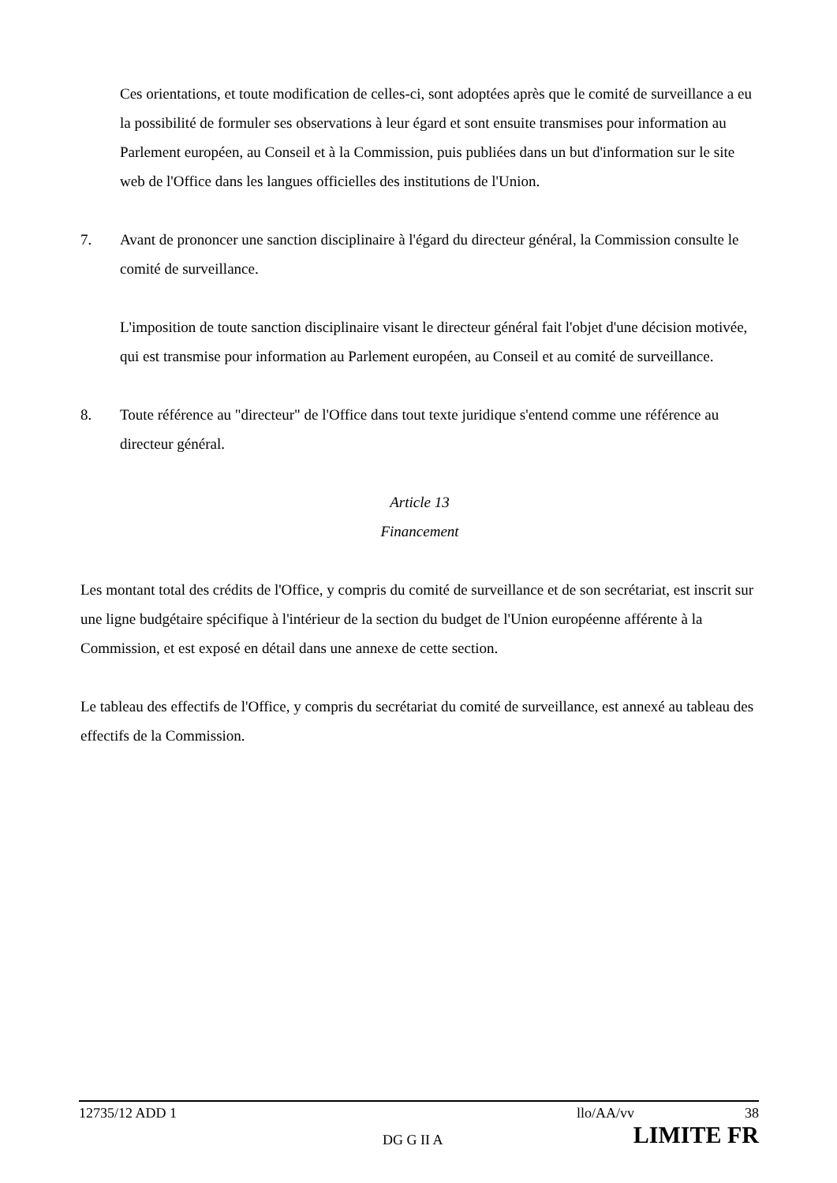Ces orientations, et toute modification de celles-ci, sont adoptées après que le comité de surveillance a eu la possibilité de formuler ses observations à leur égard et sont ensuite transmises pour information au Parlement européen, au Conseil et à la Commission, puis publiées dans un but d'information sur le site web de l'Office dans les langues officielles des institutions de l'Union.
7. Avant de prononcer une sanction disciplinaire à l'égard du directeur général, la Commission consulte le comité de surveillance.
L'imposition de toute sanction disciplinaire visant le directeur général fait l'objet d'une décision motivée, qui est transmise pour information au Parlement européen, au Conseil et au comité de surveillance.
8. Toute référence au "directeur" de l'Office dans tout texte juridique s'entend comme une référence au directeur général.
Article 13
Financement
Les montant total des crédits de l'Office, y compris du comité de surveillance et de son secrétariat, est inscrit sur une ligne budgétaire spécifique à l'intérieur de la section du budget de l'Union européenne afférente à la Commission, et est exposé en détail dans une annexe de cette section.
Le tableau des effectifs de l'Office, y compris du secrétariat du comité de surveillance, est annexé au tableau des effectifs de la Commission.
12735/12 ADD 1 llo/AA/vv 38
DG G II A LIMITE FR